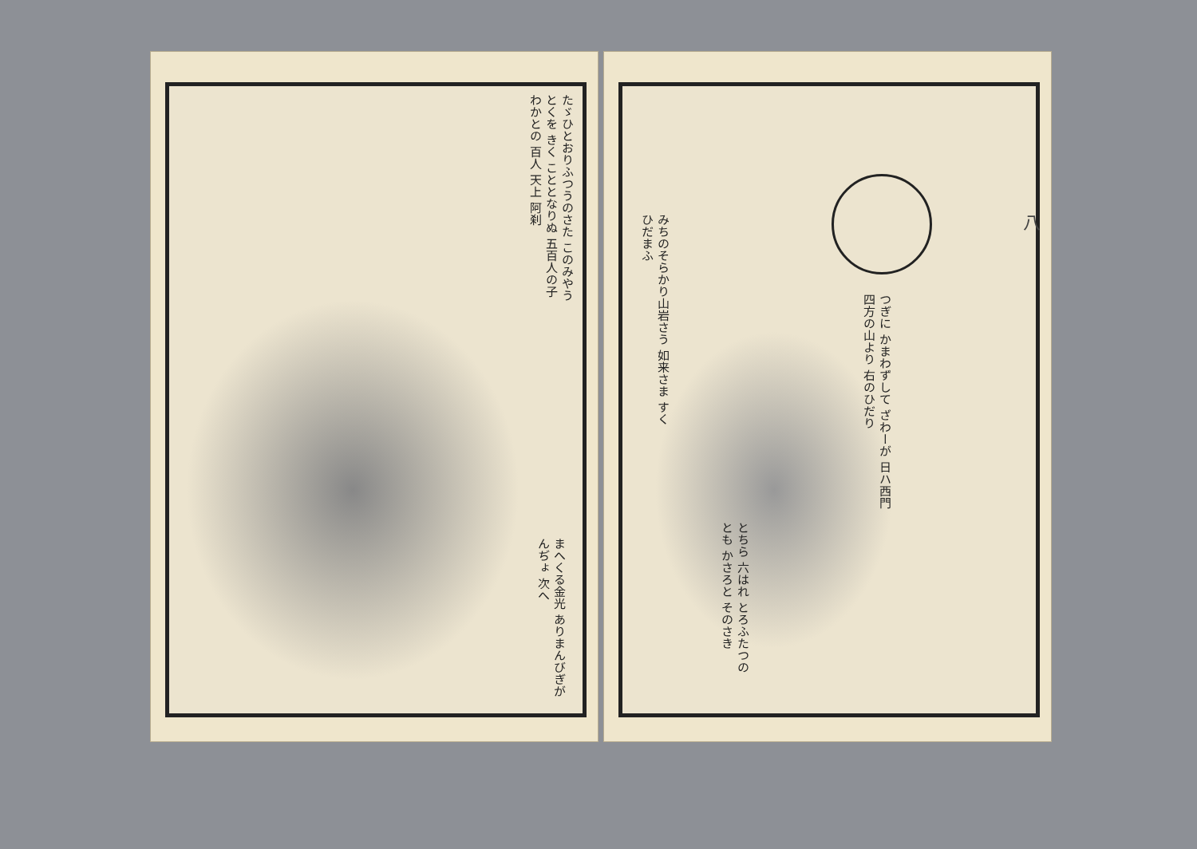たゞひとおりふつうのさた このみやうとくを きく こととなりぬ 五百人の子 わかとの 百人 天上 阿刹
まへくる金光 ありまんびぎがんぢょ 次へ
みちのそらかり山岩さう 如来さま すくひだまふ
つぎに かまわずして ざわーが 日ハ西門 四方の山より 右のひだり
とちら 六はれ とろふたつのとも かさろと そのさき
八